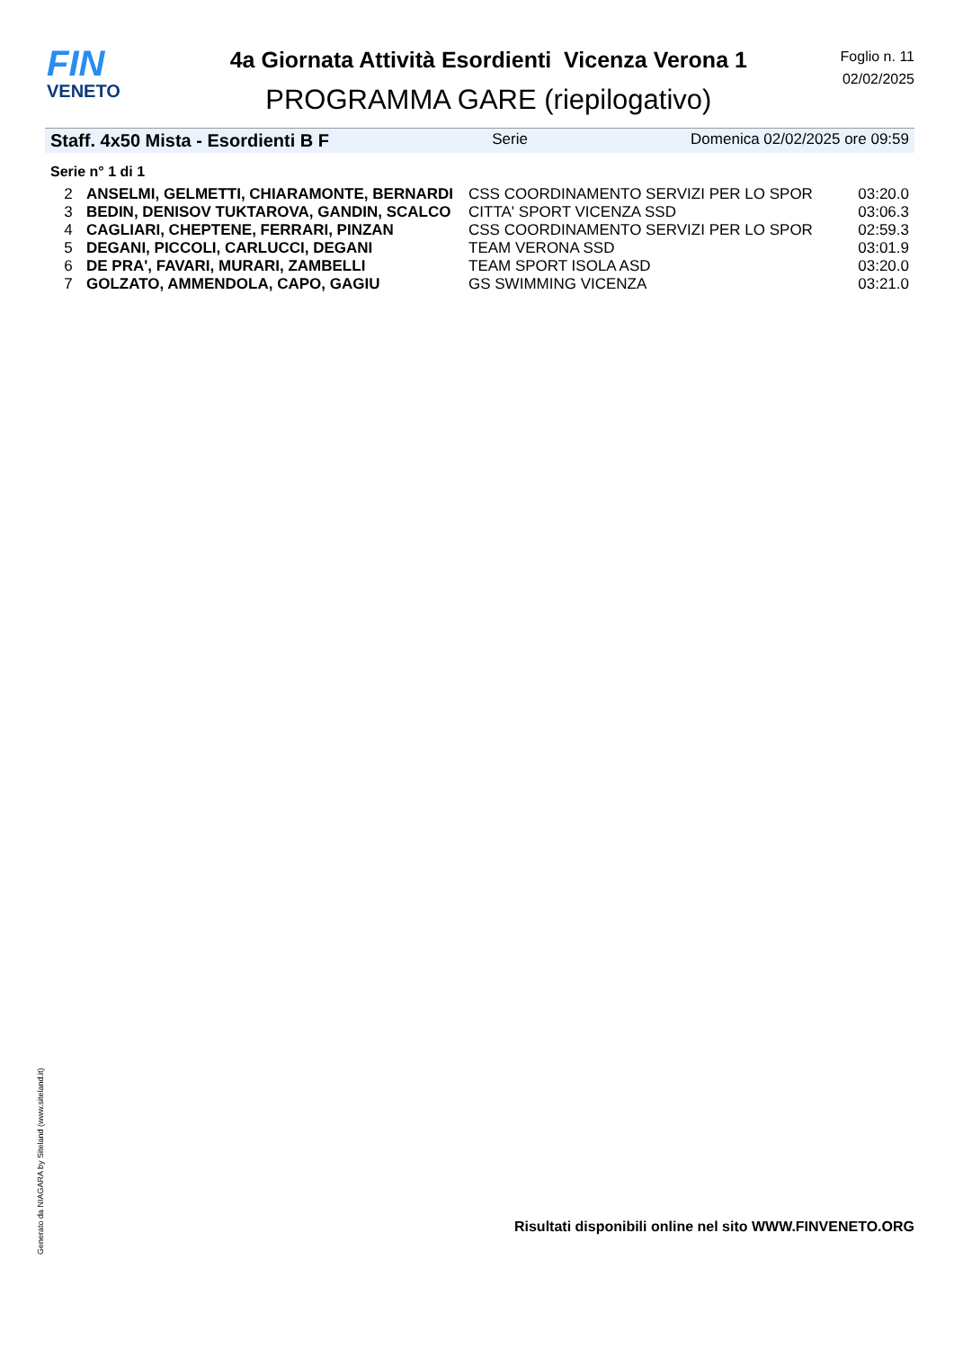FIN
VENETO
4a Giornata Attività Esordienti Vicenza Verona 1
PROGRAMMA GARE (riepilogativo)
Foglio n. 11
02/02/2025
Staff. 4x50 Mista - Esordienti B F Serie Domenica 02/02/2025 ore 09:59
Serie n° 1 di 1
| 2 | ANSELMI, GELMETTI, CHIARAMONTE, BERNARDI | CSS COORDINAMENTO SERVIZI PER LO SPOR | 03:20.0 |
| 3 | BEDIN, DENISOV TUKTAROVA, GANDIN, SCALCO | CITTA' SPORT VICENZA SSD | 03:06.3 |
| 4 | CAGLIARI, CHEPTENE, FERRARI, PINZAN | CSS COORDINAMENTO SERVIZI PER LO SPOR | 02:59.3 |
| 5 | DEGANI, PICCOLI, CARLUCCI, DEGANI | TEAM VERONA SSD | 03:01.9 |
| 6 | DE PRA', FAVARI, MURARI, ZAMBELLI | TEAM SPORT ISOLA ASD | 03:20.0 |
| 7 | GOLZATO, AMMENDOLA, CAPO, GAGIU | GS SWIMMING VICENZA | 03:21.0 |
Generato da NIAGARA by Siteland (www.siteland.it)
Risultati disponibili online nel sito WWW.FINVENETO.ORG